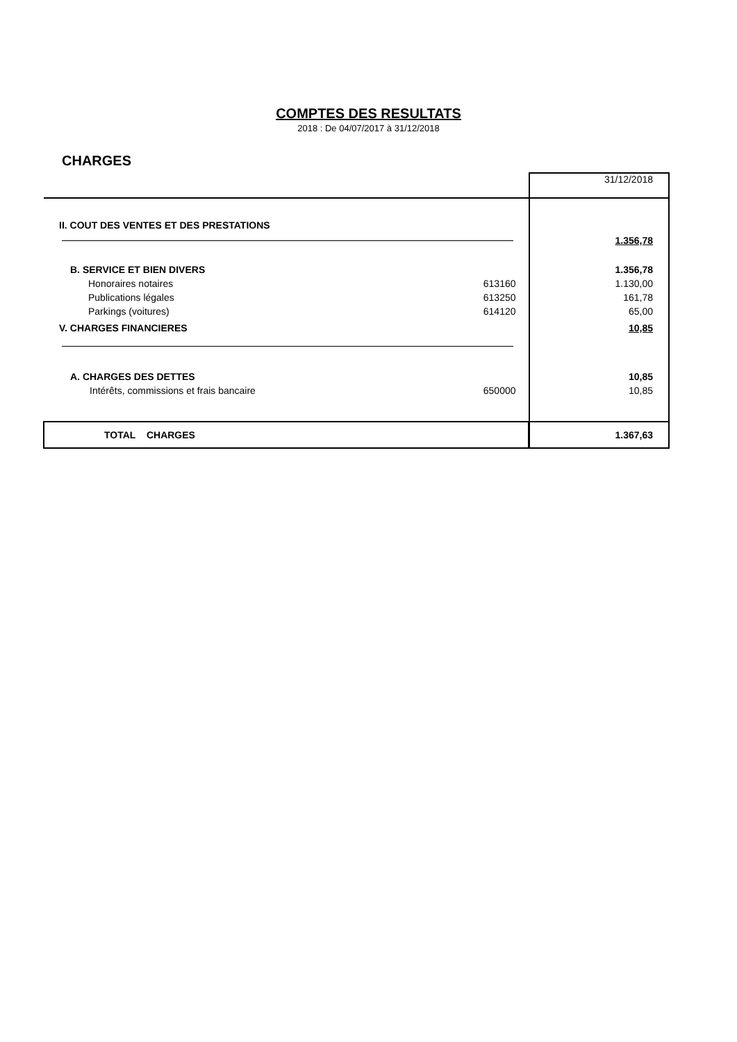COMPTES DES RESULTATS
2018 : De 04/07/2017 à 31/12/2018
CHARGES
| | | 31/12/2018 |
| II. COUT DES VENTES ET DES PRESTATIONS | | |
| | | 1.356,78 |
| B. SERVICE ET BIEN DIVERS | | 1.356,78 |
| Honoraires notaires | 613160 | 1.130,00 |
| Publications légales | 613250 | 161,78 |
| Parkings (voitures) | 614120 | 65,00 |
| V. CHARGES FINANCIERES | | 10,85 |
| A. CHARGES DES DETTES | | 10,85 |
| Intérêts, commissions et frais bancaire | 650000 | 10,85 |
| TOTAL CHARGES | | 1.367,63 |